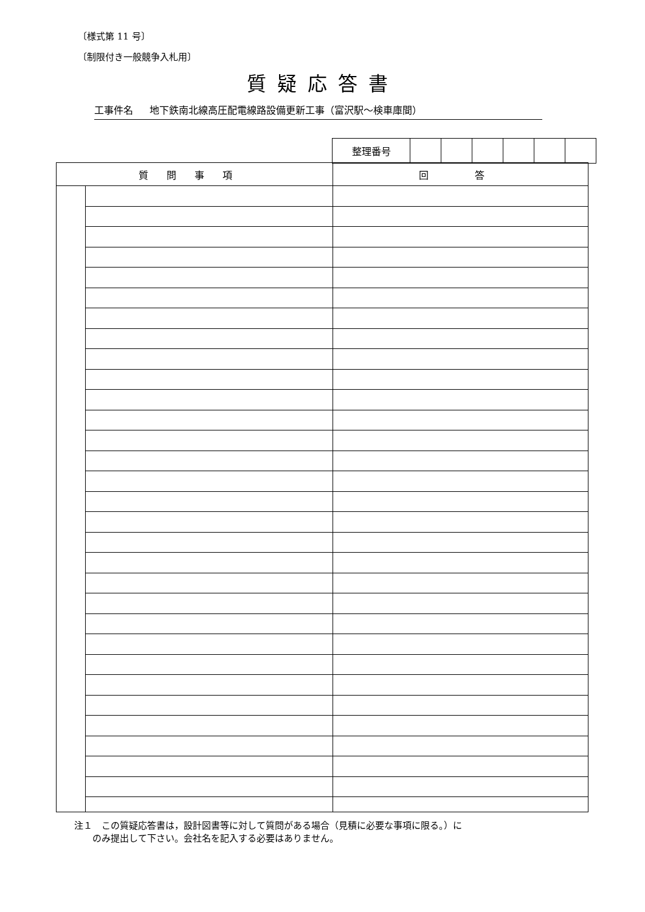〔様式第 11 号〕
〔制限付き一般競争入札用〕
質疑応答書
工事件名 地下鉄南北線高圧配電線路設備更新工事（富沢駅～検車庫間）
| 整理番号 | | | | | | |
| 質問事項 | | 回 答 |
| --- | --- | --- |
注１　この質疑応答書は，設計図書等に対して質問がある場合（見積に必要な事項に限る。）に
　　のみ提出して下さい。会社名を記入する必要はありません。